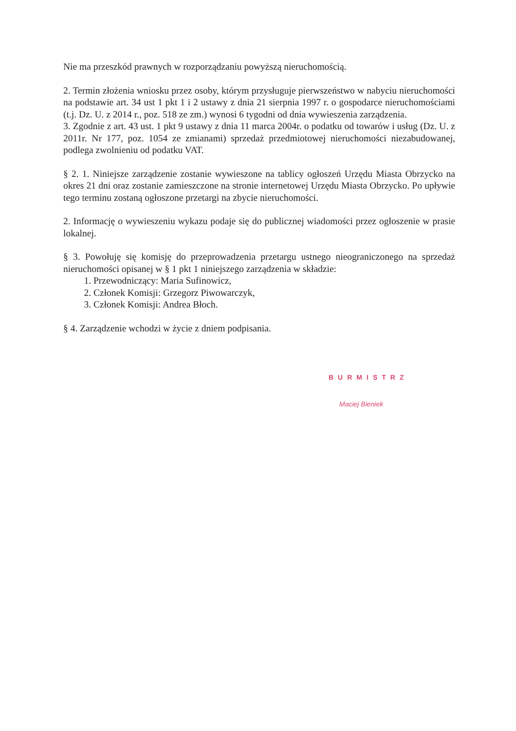Nie ma przeszkód prawnych w rozporządzaniu powyższą nieruchomością.
2. Termin złożenia wniosku przez osoby, którym przysługuje pierwszeństwo w nabyciu nieruchomości na podstawie art. 34 ust 1 pkt 1 i 2 ustawy z dnia 21 sierpnia 1997 r. o gospodarce nieruchomościami (t.j. Dz. U. z 2014 r., poz. 518 ze zm.) wynosi 6 tygodni od dnia wywieszenia zarządzenia.
3. Zgodnie z art. 43 ust. 1 pkt 9 ustawy z dnia 11 marca 2004r. o podatku od towarów i usług (Dz. U. z 2011r. Nr 177, poz. 1054 ze zmianami) sprzedaż przedmiotowej nieruchomości niezabudowanej, podlega zwolnieniu od podatku VAT.
§ 2. 1. Niniejsze zarządzenie zostanie wywieszone na tablicy ogłoszeń Urzędu Miasta Obrzycko na okres 21 dni oraz zostanie zamieszczone na stronie internetowej Urzędu Miasta Obrzycko. Po upływie tego terminu zostaną ogłoszone przetargi na zbycie nieruchomości.
2. Informację o wywieszeniu wykazu podaje się do publicznej wiadomości przez ogłoszenie w prasie lokalnej.
§ 3. Powołuję się komisję do przeprowadzenia przetargu ustnego nieograniczonego na sprzedaż nieruchomości opisanej w § 1 pkt 1 niniejszego zarządzenia w składzie:
1. Przewodniczący: Maria Sufinowicz,
2. Członek Komisji: Grzegorz Piwowarczyk,
3. Członek Komisji: Andrea Błoch.
§ 4. Zarządzenie wchodzi w życie z dniem podpisania.
BURMISTRZ
Maciej Bieniek